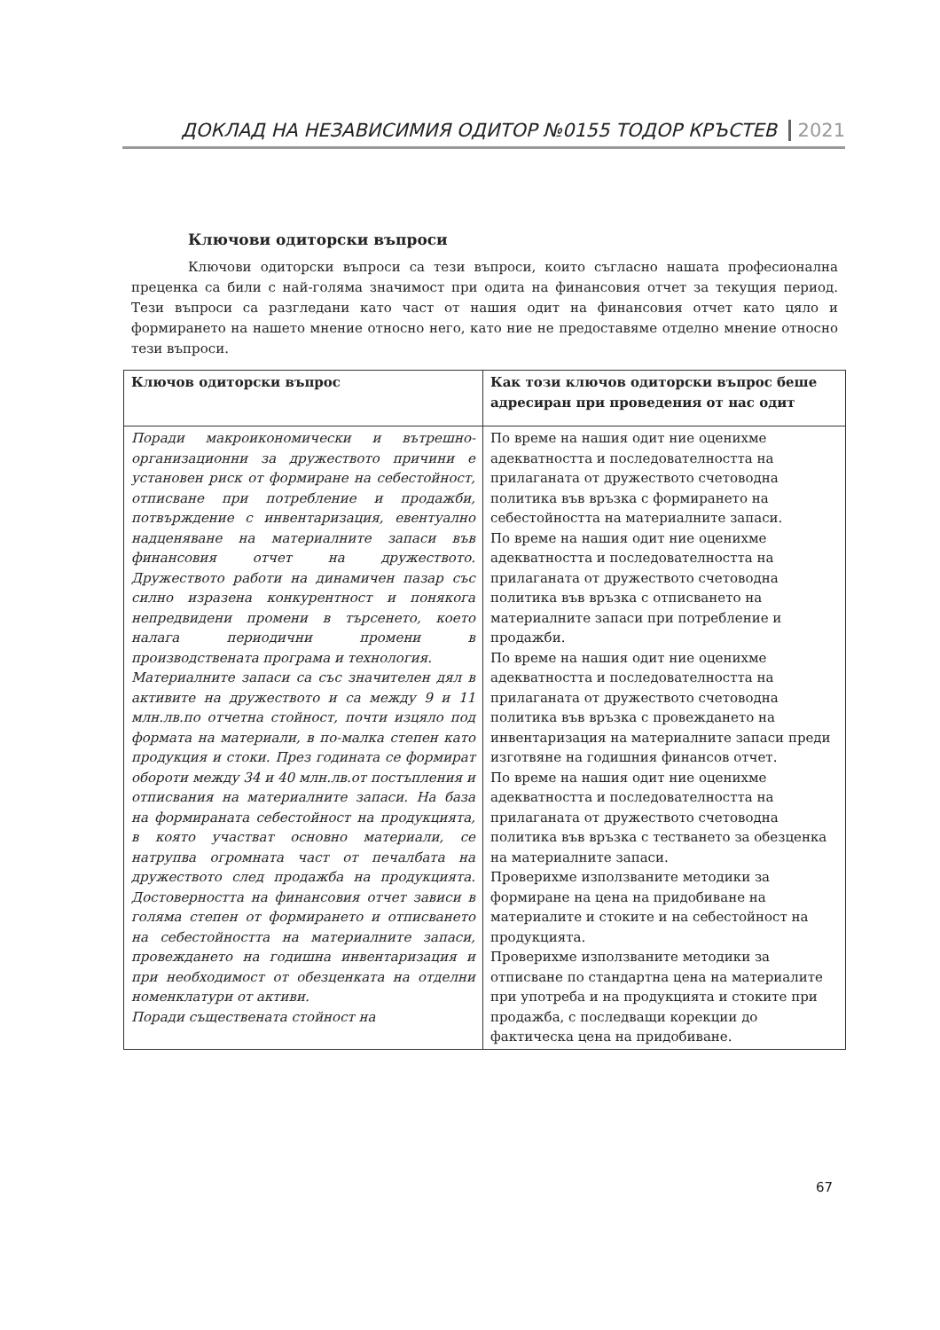ДОКЛАД НА НЕЗАВИСИМИЯ ОДИТОР №0155 ТОДОР КРЪСТЕВ 2021
Ключови одиторски въпроси
Ключови одиторски въпроси са тези въпроси, които съгласно нашата професионална преценка са били с най-голяма значимост при одита на финансовия отчет за текущия период. Тези въпроси са разгледани като част от нашия одит на финансовия отчет като цяло и формирането на нашето мнение относно него, като ние не предоставяме отделно мнение относно тези въпроси.
| Ключов одиторски въпрос | Как този ключов одиторски въпрос беше адресиран при проведения от нас одит |
| --- | --- |
| Поради макроикономически и вътрешно-организационни за дружеството причини е установен риск от формиране на себестойност, отписване при потребление и продажби, потвърждение с инвентаризация, евентуално надценяване на материалните запаси във финансовия отчет на дружеството. Дружеството работи на динамичен пазар със силно изразена конкурентност и понякога непредвидени промени в търсенето, което налага периодични промени в производствената програма и технология. Материалните запаси са със значителен дял в активите на дружеството и са между 9 и 11 млн.лв.по отчетна стойност, почти изцяло под формата на материали, в по-малка степен като продукция и стоки. През годината се формират обороти между 34 и 40 млн.лв.от постъпления и отписвания на материалните запаси. На база на формираната себестойност на продукцията, в която участват основно материали, се натрупва огромната част от печалбата на дружеството след продажба на продукцията. Достоверността на финансовия отчет зависи в голяма степен от формирането и отписването на себестойността на материалните запаси, провеждането на годишна инвентаризация и при необходимост от обезценката на отделни номенклатури от активи. Поради съществената стойност на | По време на нашия одит ние оценихме адекватността и последователността на прилаганата от дружеството счетоводна политика във връзка с формирането на себестойността на материалните запаси. По време на нашия одит ние оценихме адекватността и последователността на прилаганата от дружеството счетоводна политика във връзка с отписването на материалните запаси при потребление и продажби. По време на нашия одит ние оценихме адекватността и последователността на прилаганата от дружеството счетоводна политика във връзка с провеждането на инвентаризация на материалните запаси преди изготвяне на годишния финансов отчет. По време на нашия одит ние оценихме адекватността и последователността на прилаганата от дружеството счетоводна политика във връзка с тестването за обезценка на материалните запаси. Проверихме използваните методики за формиране на цена на придобиване на материалите и стоките и на себестойност на продукцията. Проверихме използваните методики за отписване по стандартна цена на материалите при употреба и на продукцията и стоките при продажба, с последващи корекции до фактическа цена на придобиване. |
67